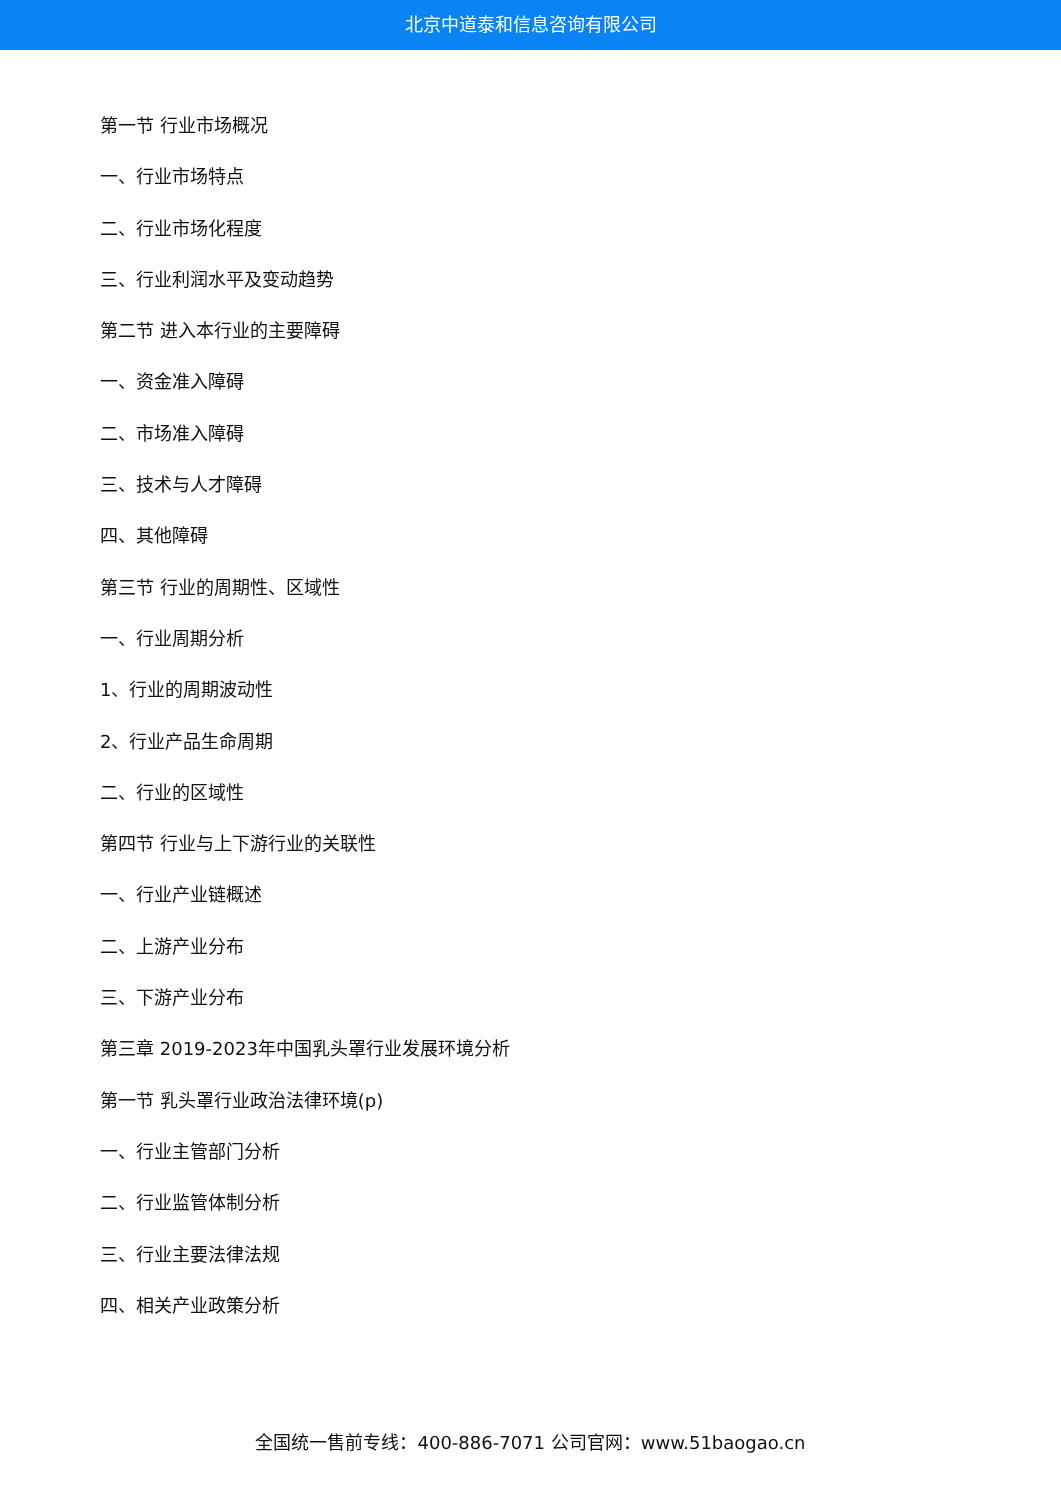北京中道泰和信息咨询有限公司
第一节 行业市场概况
一、行业市场特点
二、行业市场化程度
三、行业利润水平及变动趋势
第二节 进入本行业的主要障碍
一、资金准入障碍
二、市场准入障碍
三、技术与人才障碍
四、其他障碍
第三节 行业的周期性、区域性
一、行业周期分析
1、行业的周期波动性
2、行业产品生命周期
二、行业的区域性
第四节 行业与上下游行业的关联性
一、行业产业链概述
二、上游产业分布
三、下游产业分布
第三章 2019-2023年中国乳头罩行业发展环境分析
第一节 乳头罩行业政治法律环境(p)
一、行业主管部门分析
二、行业监管体制分析
三、行业主要法律法规
四、相关产业政策分析
全国统一售前专线：400-886-7071 公司官网：www.51baogao.cn